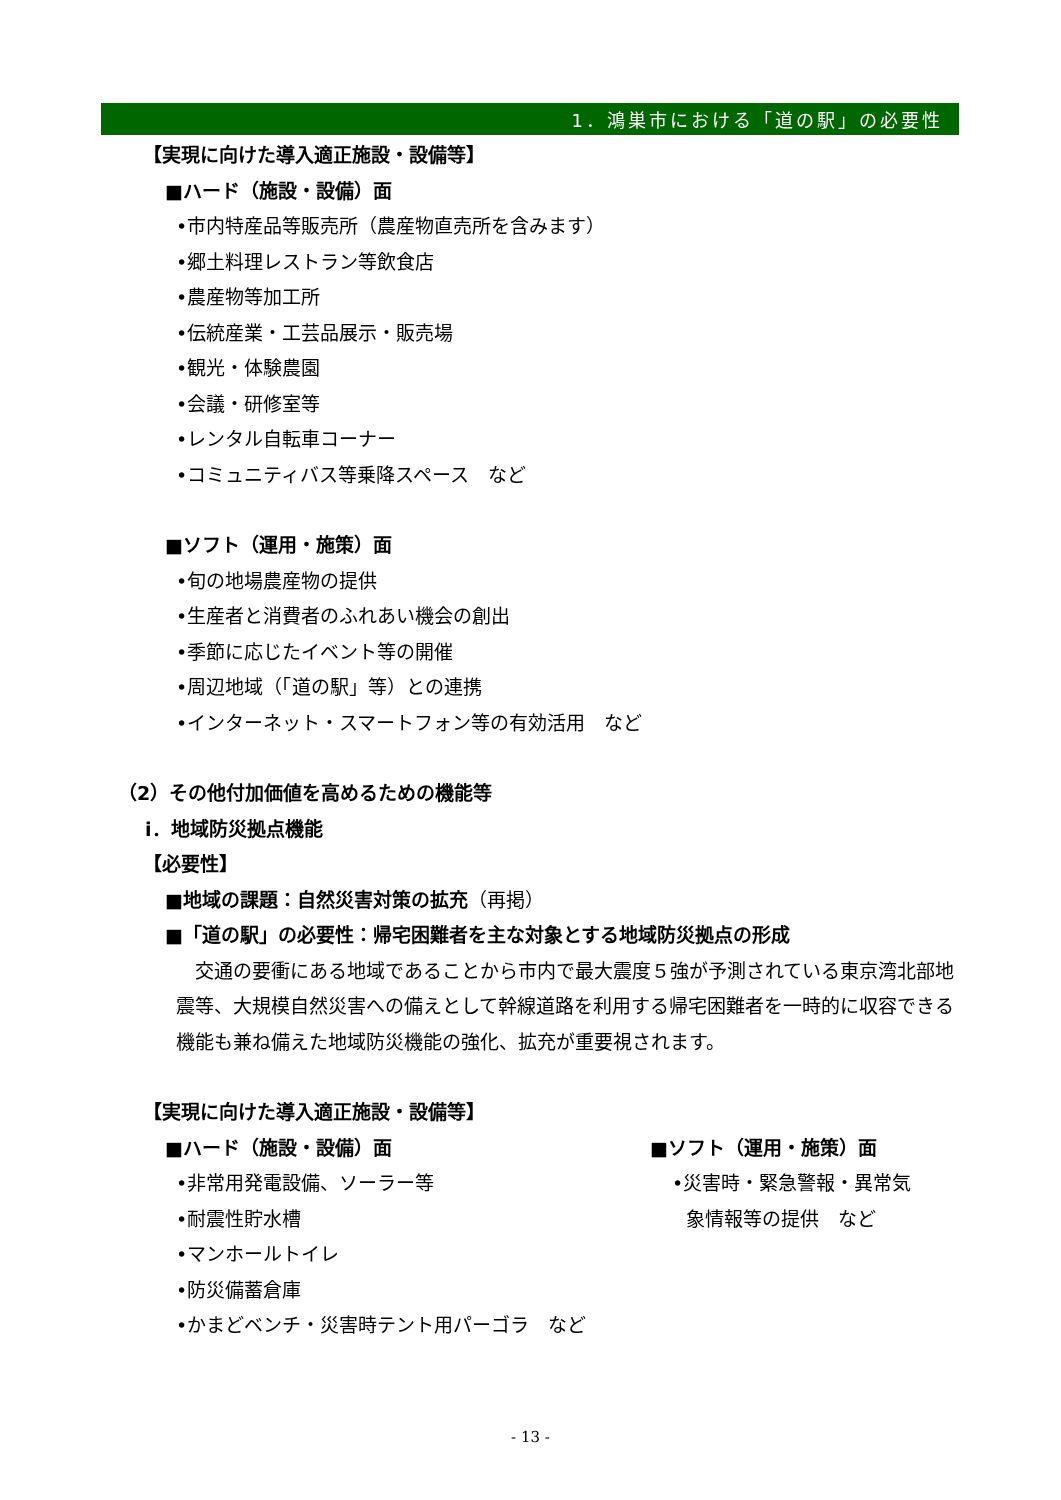1．鴻巣市における「道の駅」の必要性
【実現に向けた導入適正施設・設備等】
■ハード（施設・設備）面
•市内特産品等販売所（農産物直売所を含みます）
•郷土料理レストラン等飲食店
•農産物等加工所
•伝統産業・工芸品展示・販売場
•観光・体験農園
•会議・研修室等
•レンタル自転車コーナー
•コミュニティバス等乗降スペース　など
■ソフト（運用・施策）面
•旬の地場農産物の提供
•生産者と消費者のふれあい機会の創出
•季節に応じたイベント等の開催
•周辺地域（「道の駅」等）との連携
•インターネット・スマートフォン等の有効活用　など
（2）その他付加価値を高めるための機能等
ⅰ．地域防災拠点機能
【必要性】
■地域の課題：自然災害対策の拡充（再掲）
■「道の駅」の必要性：帰宅困難者を主な対象とする地域防災拠点の形成
　交通の要衝にある地域であることから市内で最大震度５強が予測されている東京湾北部地震等、大規模自然災害への備えとして幹線道路を利用する帰宅困難者を一時的に収容できる機能も兼ね備えた地域防災機能の強化、拡充が重要視されます。
【実現に向けた導入適正施設・設備等】
■ハード（施設・設備）面
•非常用発電設備、ソーラー等
•耐震性貯水槽
•マンホールトイレ
•防災備蓄倉庫
•かまどベンチ・災害時テント用パーゴラ　など
■ソフト（運用・施策）面
•災害時・緊急警報・異常気
象情報等の提供　など
- 13 -